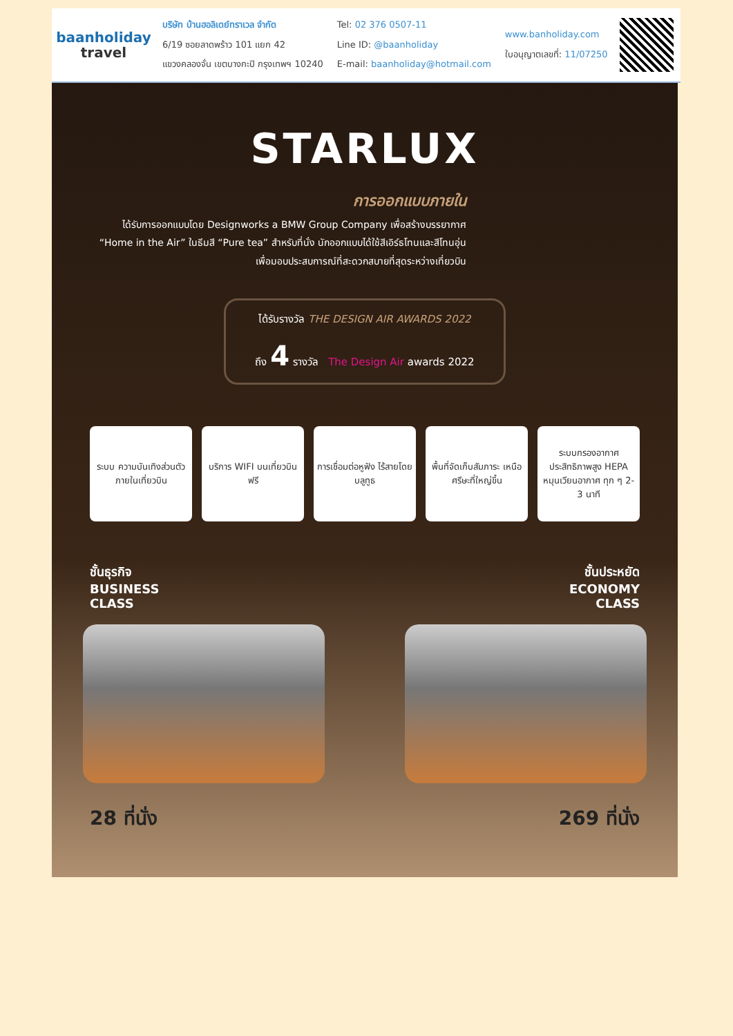baanholiday
travel
บริษัท บ้านฮอลิเดย์ทราเวล จำกัด
6/19 ซอยลาดพร้าว 101 แยก 42
แขวงคลองจั่น เขตบางกะปิ กรุงเทพฯ 10240
Tel: 02 376 0507-11
Line ID: @baanholiday
E-mail: baanholiday@hotmail.com
www.banholiday.com
ใบอนุญาตเลขที่: 11/07250
STARLUX
การออกแบบภายใน
ได้รับการออกแบบโดย Designworks a BMW Group Company เพื่อสร้างบรรยากาศ
“Home in the Air” ในธีมสี “Pure tea” สำหรับที่นั่ง นักออกแบบได้ใช้สีเอิร์ธโทนและสีโทนอุ่น
เพื่อมอบประสบการณ์ที่สะดวกสบายที่สุดระหว่างเที่ยวบิน
ได้รับรางวัล THE DESIGN AIR AWARDS 2022
ถึง 4 รางวัล The Design Air awards 2022
ระบบ ความบันเทิงส่วนตัว ภายในเที่ยวบิน
บริการ WIFI บนเที่ยวบิน ฟรี
การเชื่อมต่อหูฟัง ไร้สายโดยบลูทูธ
พื้นที่จัดเก็บสัมภาระ เหนือศรีษะที่ใหญ่ขึ้น
ระบบกรองอากาศ ประสิทธิภาพสูง HEPA หมุนเวียนอากาศ ทุก ๆ 2-3 นาที
ชั้นธุรกิจ
BUSINESS
CLASS
ชั้นประหยัด
ECONOMY
CLASS
28 ที่นั่ง 269 ที่นั่ง